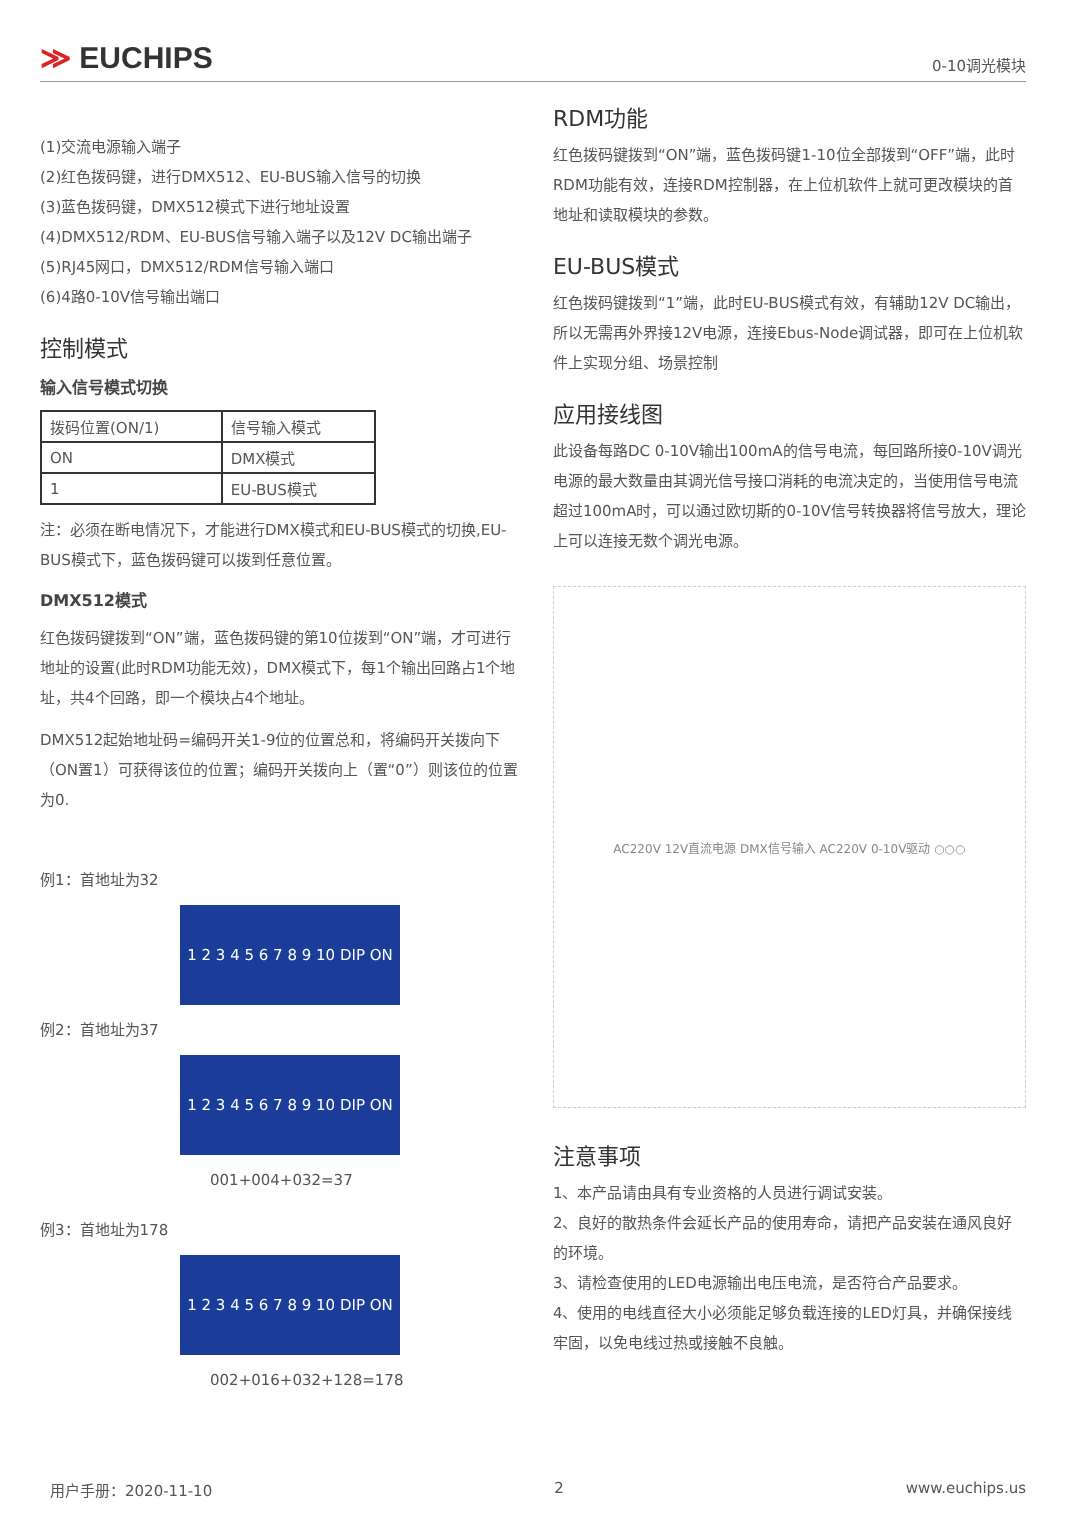≫ EUCHIPS
0-10调光模块
(1)交流电源输入端子
(2)红色拨码键，进行DMX512、EU-BUS输入信号的切换
(3)蓝色拨码键，DMX512模式下进行地址设置
(4)DMX512/RDM、EU-BUS信号输入端子以及12V DC输出端子
(5)RJ45网口，DMX512/RDM信号输入端口
(6)4路0-10V信号输出端口
控制模式
输入信号模式切换
| 拨码位置(ON/1) | 信号输入模式 |
| ON | DMX模式 |
| 1 | EU-BUS模式 |
注：必须在断电情况下，才能进行DMX模式和EU-BUS模式的切换,EU-BUS模式下，蓝色拨码键可以拨到任意位置。
DMX512模式
红色拨码键拨到“ON”端，蓝色拨码键的第10位拨到“ON”端，才可进行地址的设置(此时RDM功能无效)，DMX模式下，每1个输出回路占1个地址，共4个回路，即一个模块占4个地址。
DMX512起始地址码=编码开关1-9位的位置总和，将编码开关拨向下（ON置1）可获得该位的位置；编码开关拨向上（置“0”）则该位的位置为0.
例1：首地址为32
1 2 3 4 5 6 7 8 9 10 DIP ON
例2：首地址为37
1 2 3 4 5 6 7 8 9 10 DIP ON
001+004+032=37
例3：首地址为178
1 2 3 4 5 6 7 8 9 10 DIP ON
002+016+032+128=178
RDM功能
红色拨码键拨到“ON”端，蓝色拨码键1-10位全部拨到“OFF”端，此时RDM功能有效，连接RDM控制器，在上位机软件上就可更改模块的首地址和读取模块的参数。
EU-BUS模式
红色拨码键拨到“1”端，此时EU-BUS模式有效，有辅助12V DC输出，所以无需再外界接12V电源，连接Ebus-Node调试器，即可在上位机软件上实现分组、场景控制
应用接线图
此设备每路DC 0-10V输出100mA的信号电流，每回路所接0-10V调光电源的最大数量由其调光信号接口消耗的电流决定的，当使用信号电流超过100mA时，可以通过欧切斯的0-10V信号转换器将信号放大，理论上可以连接无数个调光电源。
AC220V 12V直流电源 DMX信号输入 AC220V 0-10V驱动 ○○○
注意事项
1、本产品请由具有专业资格的人员进行调试安装。
2、良好的散热条件会延长产品的使用寿命，请把产品安装在通风良好的环境。
3、请检查使用的LED电源输出电压电流，是否符合产品要求。
4、使用的电线直径大小必须能足够负载连接的LED灯具，并确保接线牢固，以免电线过热或接触不良触。
用户手册：2020-11-10 2 www.euchips.us